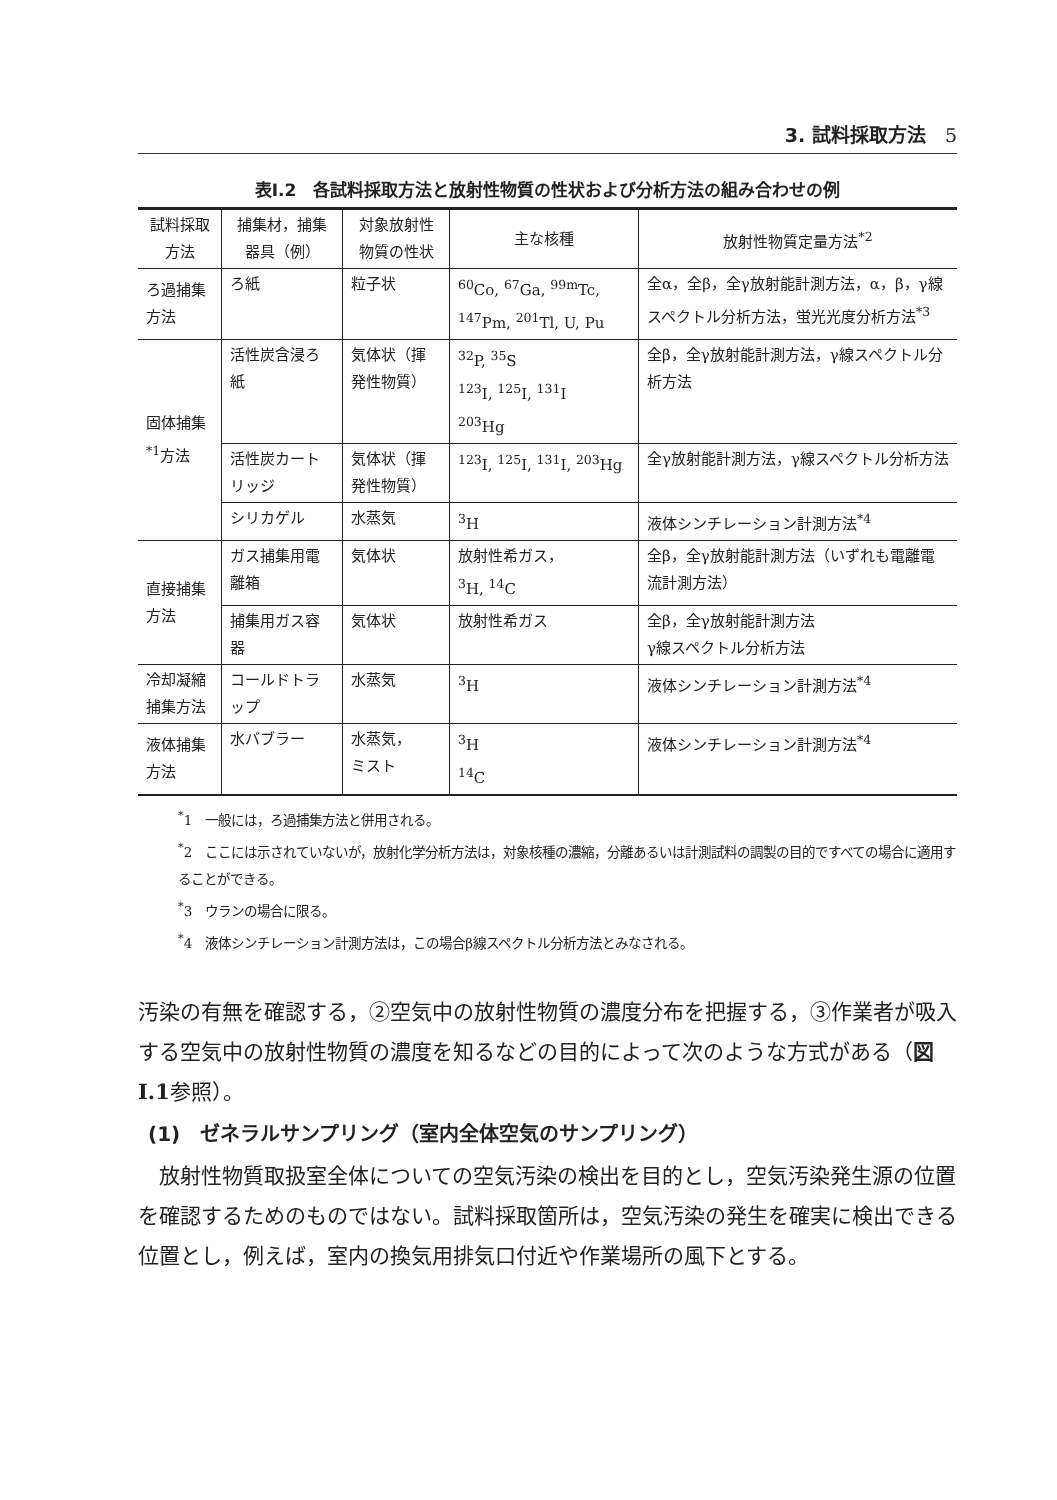3. 試料採取方法　5
表Ⅰ.2　各試料採取方法と放射性物質の性状および分析方法の組み合わせの例
| 試料採取方法 | 捕集材，捕集器具（例） | 対象放射性物質の性状 | 主な核種 | 放射性物質定量方法<sup>*2</sup> |
| --- | --- | --- | --- | --- |
| ろ過捕集方法 | ろ紙 | 粒子状 | <sup>60</sup>Co, <sup>67</sup>Ga, <sup>99m</sup>Tc, <sup>147</sup>Pm, <sup>201</sup>Tl, U, Pu | 全α，全β，全γ放射能計測方法，α，β，γ線スペクトル分析方法，蛍光光度分析方法<sup>*3</sup> |
| 固体捕集<sup>*1</sup>方法 | 活性炭含浸ろ紙 | 気体状（揮発性物質） | <sup>32</sup>P, <sup>35</sup>S <sup>123</sup>I, <sup>125</sup>I, <sup>131</sup>I <sup>203</sup>Hg | 全β，全γ放射能計測方法，γ線スペクトル分析方法 |
| | 活性炭カートリッジ | 気体状（揮発性物質） | <sup>123</sup>I, <sup>125</sup>I, <sup>131</sup>I, <sup>203</sup>Hg | 全γ放射能計測方法，γ線スペクトル分析方法 |
| | シリカゲル | 水蒸気 | <sup>3</sup>H | 液体シンチレーション計測方法<sup>*4</sup> |
| 直接捕集方法 | ガス捕集用電離箱 | 気体状 | 放射性希ガス， <sup>3</sup>H, <sup>14</sup>C | 全β，全γ放射能計測方法（いずれも電離電流計測方法） |
| | 捕集用ガス容器 | 気体状 | 放射性希ガス | 全β，全γ放射能計測方法 γ線スペクトル分析方法 |
| 冷却凝縮捕集方法 | コールドトラップ | 水蒸気 | <sup>3</sup>H | 液体シンチレーション計測方法<sup>*4</sup> |
| 液体捕集方法 | 水バブラー | 水蒸気， ミスト | <sup>3</sup>H <sup>14</sup>C | 液体シンチレーション計測方法<sup>*4</sup> |
<sup>*</sup> 1　一般には，ろ過捕集方法と併用される。
<sup>*</sup> 2　ここには示されていないが，放射化学分析方法は，対象核種の濃縮，分離あるいは計測試料の調製の目的ですべての場合に適用することができる。
<sup>*</sup> 3　ウランの場合に限る。
<sup>*</sup> 4　液体シンチレーション計測方法は，この場合β線スペクトル分析方法とみなされる。
汚染の有無を確認する，②空気中の放射性物質の濃度分布を把握する，③作業者が吸入する空気中の放射性物質の濃度を知るなどの目的によって次のような方式がある（図Ⅰ.1参照）。
(1)　ゼネラルサンプリング（室内全体空気のサンプリング）
　放射性物質取扱室全体についての空気汚染の検出を目的とし，空気汚染発生源の位置を確認するためのものではない。試料採取箇所は，空気汚染の発生を確実に検出できる位置とし，例えば，室内の換気用排気口付近や作業場所の風下とする。